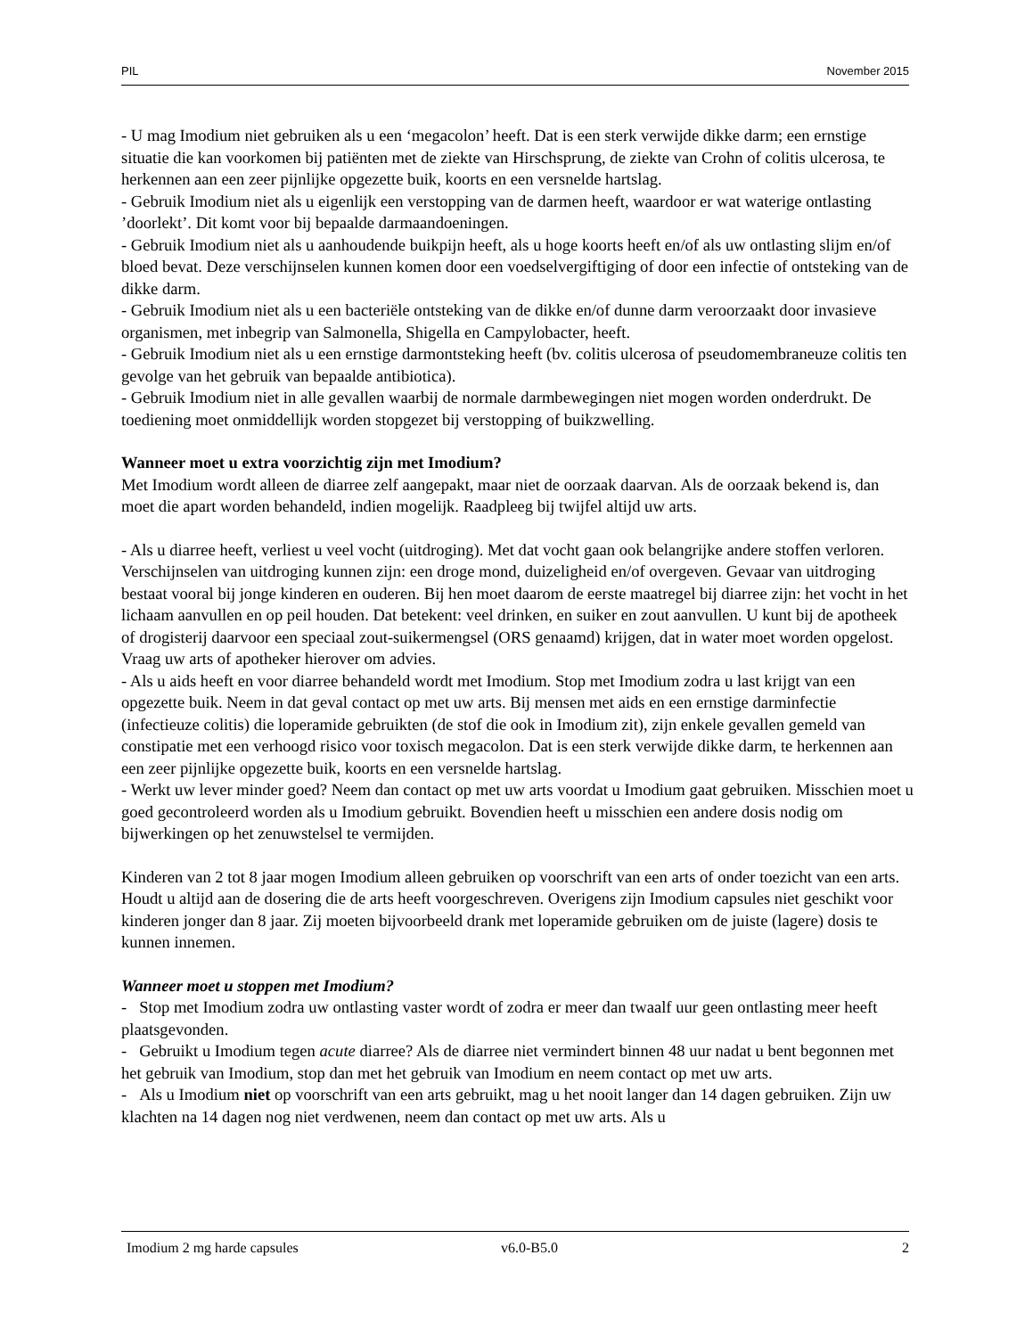PIL November 2015
- U mag Imodium niet gebruiken als u een ‘megacolon’ heeft. Dat is een sterk verwijde dikke darm; een ernstige situatie die kan voorkomen bij patiënten met de ziekte van Hirschsprung, de ziekte van Crohn of colitis ulcerosa, te herkennen aan een zeer pijnlijke opgezette buik, koorts en een versnelde hartslag.
- Gebruik Imodium niet als u eigenlijk een verstopping van de darmen heeft, waardoor er wat waterige ontlasting ’doorlekt’. Dit komt voor bij bepaalde darmaandoeningen.
- Gebruik Imodium niet als u aanhoudende buikpijn heeft, als u hoge koorts heeft en/of als uw ontlasting slijm en/of bloed bevat. Deze verschijnselen kunnen komen door een voedselvergiftiging of door een infectie of ontsteking van de dikke darm.
- Gebruik Imodium niet als u een bacteriële ontsteking van de dikke en/of dunne darm veroorzaakt door invasieve organismen, met inbegrip van Salmonella, Shigella en Campylobacter, heeft.
- Gebruik Imodium niet als u een ernstige darmontsteking heeft (bv. colitis ulcerosa of pseudomembraneuze colitis ten gevolge van het gebruik van bepaalde antibiotica).
- Gebruik Imodium niet in alle gevallen waarbij de normale darmbewegingen niet mogen worden onderdrukt. De toediening moet onmiddellijk worden stopgezet bij verstopping of buikzwelling.
Wanneer moet u extra voorzichtig zijn met Imodium?
Met Imodium wordt alleen de diarree zelf aangepakt, maar niet de oorzaak daarvan. Als de oorzaak bekend is, dan moet die apart worden behandeld, indien mogelijk. Raadpleeg bij twijfel altijd uw arts.
- Als u diarree heeft, verliest u veel vocht (uitdroging). Met dat vocht gaan ook belangrijke andere stoffen verloren. Verschijnselen van uitdroging kunnen zijn: een droge mond, duizeligheid en/of overgeven. Gevaar van uitdroging bestaat vooral bij jonge kinderen en ouderen. Bij hen moet daarom de eerste maatregel bij diarree zijn: het vocht in het lichaam aanvullen en op peil houden. Dat betekent: veel drinken, en suiker en zout aanvullen. U kunt bij de apotheek of drogisterij daarvoor een speciaal zout-suikermengsel (ORS genaamd) krijgen, dat in water moet worden opgelost. Vraag uw arts of apotheker hierover om advies.
- Als u aids heeft en voor diarree behandeld wordt met Imodium. Stop met Imodium zodra u last krijgt van een opgezette buik. Neem in dat geval contact op met uw arts. Bij mensen met aids en een ernstige darminfectie (infectieuze colitis) die loperamide gebruikten (de stof die ook in Imodium zit), zijn enkele gevallen gemeld van constipatie met een verhoogd risico voor toxisch megacolon. Dat is een sterk verwijde dikke darm, te herkennen aan een zeer pijnlijke opgezette buik, koorts en een versnelde hartslag.
- Werkt uw lever minder goed? Neem dan contact op met uw arts voordat u Imodium gaat gebruiken. Misschien moet u goed gecontroleerd worden als u Imodium gebruikt. Bovendien heeft u misschien een andere dosis nodig om bijwerkingen op het zenuwstelsel te vermijden.
Kinderen van 2 tot 8 jaar mogen Imodium alleen gebruiken op voorschrift van een arts of onder toezicht van een arts. Houdt u altijd aan de dosering die de arts heeft voorgeschreven. Overigens zijn Imodium capsules niet geschikt voor kinderen jonger dan 8 jaar. Zij moeten bijvoorbeeld drank met loperamide gebruiken om de juiste (lagere) dosis te kunnen innemen.
Wanneer moet u stoppen met Imodium?
- Stop met Imodium zodra uw ontlasting vaster wordt of zodra er meer dan twaalf uur geen ontlasting meer heeft plaatsgevonden.
- Gebruikt u Imodium tegen acute diarree? Als de diarree niet vermindert binnen 48 uur nadat u bent begonnen met het gebruik van Imodium, stop dan met het gebruik van Imodium en neem contact op met uw arts.
- Als u Imodium niet op voorschrift van een arts gebruikt, mag u het nooit langer dan 14 dagen gebruiken. Zijn uw klachten na 14 dagen nog niet verdwenen, neem dan contact op met uw arts. Als u
Imodium 2 mg harde capsules v6.0-B5.0 2